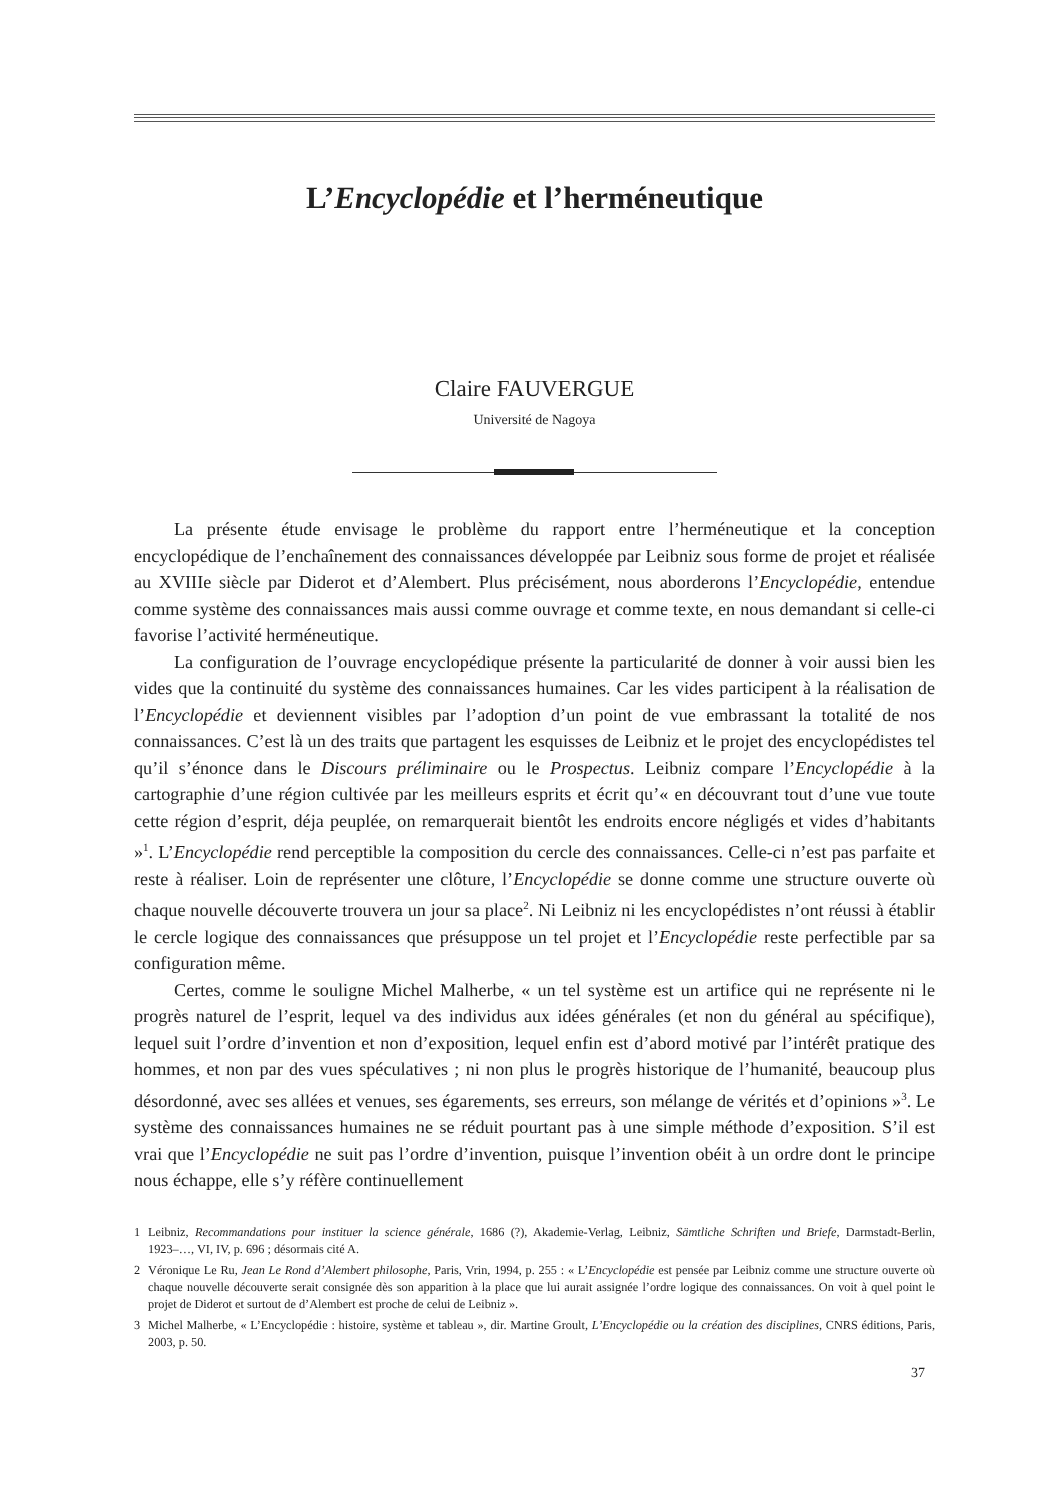L’Encyclopédie et l’herméneutique
Claire FAUVERGUE
Université de Nagoya
La présente étude envisage le problème du rapport entre l’herméneutique et la conception encyclopédique de l’enchaînement des connaissances développée par Leibniz sous forme de projet et réalisée au XVIIIe siècle par Diderot et d’Alembert. Plus précisément, nous aborderons l’Encyclopédie, entendue comme système des connaissances mais aussi comme ouvrage et comme texte, en nous demandant si celle-ci favorise l’activité herméneutique.
La configuration de l’ouvrage encyclopédique présente la particularité de donner à voir aussi bien les vides que la continuité du système des connaissances humaines. Car les vides participent à la réalisation de l’Encyclopédie et deviennent visibles par l’adoption d’un point de vue embrassant la totalité de nos connaissances. C’est là un des traits que partagent les esquisses de Leibniz et le projet des encyclopédistes tel qu’il s’énonce dans le Discours préliminaire ou le Prospectus. Leibniz compare l’Encyclopédie à la cartographie d’une région cultivée par les meilleurs esprits et écrit qu’« en découvrant tout d’une vue toute cette région d’esprit, déja peuplée, on remarquerait bientôt les endroits encore négligés et vides d’habitants »<sup>1</sup>. L’Encyclopédie rend perceptible la composition du cercle des connaissances. Celle-ci n’est pas parfaite et reste à réaliser. Loin de représenter une clôture, l’Encyclopédie se donne comme une structure ouverte où chaque nouvelle découverte trouvera un jour sa place<sup>2</sup>. Ni Leibniz ni les encyclopédistes n’ont réussi à établir le cercle logique des connaissances que présuppose un tel projet et l’Encyclopédie reste perfectible par sa configuration même.
Certes, comme le souligne Michel Malherbe, « un tel système est un artifice qui ne représente ni le progrès naturel de l’esprit, lequel va des individus aux idées générales (et non du général au spécifique), lequel suit l’ordre d’invention et non d’exposition, lequel enfin est d’abord motivé par l’intérêt pratique des hommes, et non par des vues spéculatives ; ni non plus le progrès historique de l’humanité, beaucoup plus désordonné, avec ses allées et venues, ses égarements, ses erreurs, son mélange de vérités et d’opinions »<sup>3</sup>. Le système des connaissances humaines ne se réduit pourtant pas à une simple méthode d’exposition. S’il est vrai que l’Encyclopédie ne suit pas l’ordre d’invention, puisque l’invention obéit à un ordre dont le principe nous échappe, elle s’y réfère continuellement
1 Leibniz, Recommandations pour instituer la science générale, 1686 (?), Akademie-Verlag, Leibniz, Sämtliche Schriften und Briefe, Darmstadt-Berlin, 1923–…, VI, IV, p. 696 ; désormais cité A.
2 Véronique Le Ru, Jean Le Rond d’Alembert philosophe, Paris, Vrin, 1994, p. 255 : « L’Encyclopédie est pensée par Leibniz comme une structure ouverte où chaque nouvelle découverte serait consignée dès son apparition à la place que lui aurait assignée l’ordre logique des connaissances. On voit à quel point le projet de Diderot et surtout de d’Alembert est proche de celui de Leibniz ».
3 Michel Malherbe, « L’Encyclopédie : histoire, système et tableau », dir. Martine Groult, L’Encyclopédie ou la création des disciplines, CNRS éditions, Paris, 2003, p. 50.
37